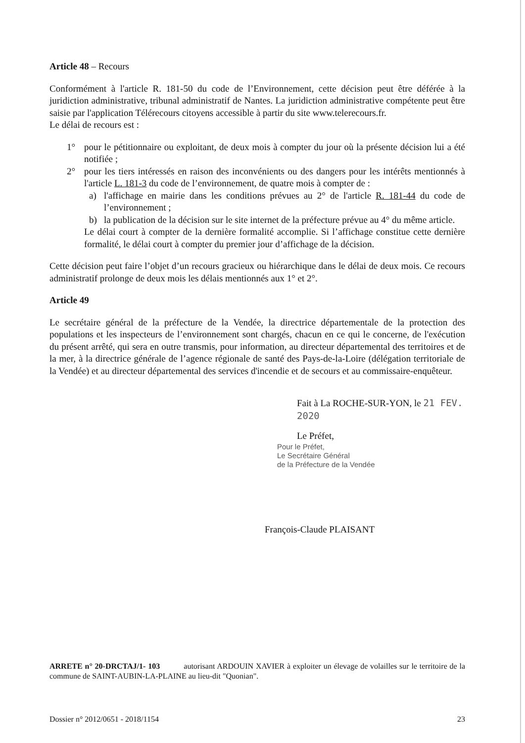Article 48 – Recours
Conformément à l'article R. 181-50 du code de l’Environnement, cette décision peut être déférée à la juridiction administrative, tribunal administratif de Nantes. La juridiction administrative compétente peut être saisie par l'application Télérecours citoyens accessible à partir du site www.telerecours.fr.
Le délai de recours est :
1° pour le pétitionnaire ou exploitant, de deux mois à compter du jour où la présente décision lui a été notifiée ;
2° pour les tiers intéressés en raison des inconvénients ou des dangers pour les intérêts mentionnés à l'article L. 181-3 du code de l’environnement, de quatre mois à compter de :
a) l'affichage en mairie dans les conditions prévues au 2° de l'article R. 181-44 du code de l’environnement ;
b) la publication de la décision sur le site internet de la préfecture prévue au 4° du même article.
Le délai court à compter de la dernière formalité accomplie. Si l’affichage constitue cette dernière formalité, le délai court à compter du premier jour d’affichage de la décision.
Cette décision peut faire l’objet d’un recours gracieux ou hiérarchique dans le délai de deux mois. Ce recours administratif prolonge de deux mois les délais mentionnés aux 1° et 2°.
Article 49
Le secrétaire général de la préfecture de la Vendée, la directrice départementale de la protection des populations et les inspecteurs de l’environnement sont chargés, chacun en ce qui le concerne, de l'exécution du présent arrêté, qui sera en outre transmis, pour information, au directeur départemental des territoires et de la mer, à la directrice générale de l’agence régionale de santé des Pays-de-la-Loire (délégation territoriale de la Vendée) et au directeur départemental des services d'incendie et de secours et au commissaire-enquêteur.
Fait à La ROCHE-SUR-YON, le 21 FEV. 2020
Le Préfet,
Pour le Préfet,
Le Secrétaire Général
de la Préfecture de la Vendée
François-Claude PLAISANT
ARRETE n° 20-DRCTAJ/1- 103 autorisant ARDOUIN XAVIER à exploiter un élevage de volailles sur le territoire de la commune de SAINT-AUBIN-LA-PLAINE au lieu-dit "Quonian".
Dossier n° 2012/0651 - 2018/1154 23